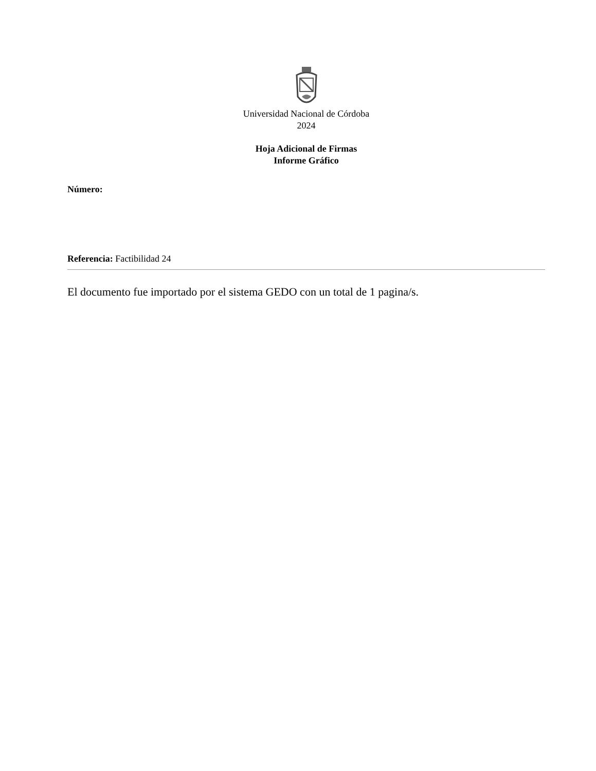Universidad Nacional de Córdoba
2024
Hoja Adicional de Firmas
Informe Gráfico
Número:
Referencia: Factibilidad 24
El documento fue importado por el sistema GEDO con un total de 1 pagina/s.